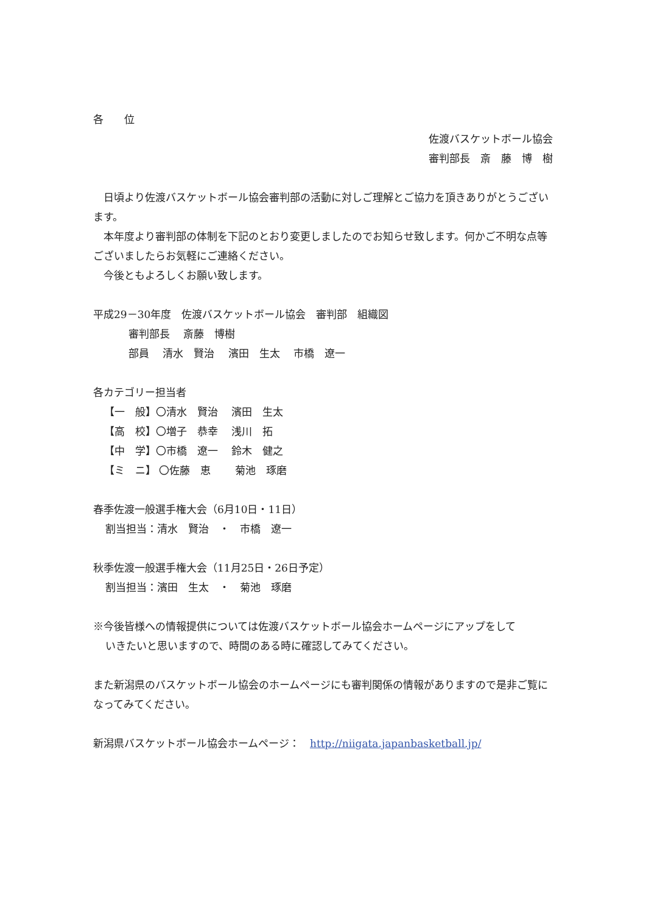各　　位
佐渡バスケットボール協会
審判部長　斎　藤　博　樹
　日頃より佐渡バスケットボール協会審判部の活動に対しご理解とご協力を頂きありがとうございます。
　本年度より審判部の体制を下記のとおり変更しましたのでお知らせ致します。何かご不明な点等ございましたらお気軽にご連絡ください。
　今後ともよろしくお願い致します。
平成29－30年度　佐渡バスケットボール協会　審判部　組織図
審判部長　 斎藤　博樹
部員　 清水　賢治　 濱田　生太　 市橋　遼一
各カテゴリー担当者
【一　般】〇清水　賢治　 濱田　生太
【高　校】〇増子　恭幸　 浅川　拓
【中　学】〇市橋　遼一　 鈴木　健之
【ミ　ニ】 〇佐藤　恵　　 菊池　琢磨
春季佐渡一般選手権大会（6月10日・11日）
割当担当：清水　賢治　・　市橋　遼一
秋季佐渡一般選手権大会（11月25日・26日予定）
割当担当：濱田　生太　・　菊池　琢磨
※今後皆様への情報提供については佐渡バスケットボール協会ホームページにアップをして
いきたいと思いますので、時間のある時に確認してみてください。
また新潟県のバスケットボール協会のホームページにも審判関係の情報がありますので是非ご覧になってみてください。
新潟県バスケットボール協会ホームページ：　http://niigata.japanbasketball.jp/